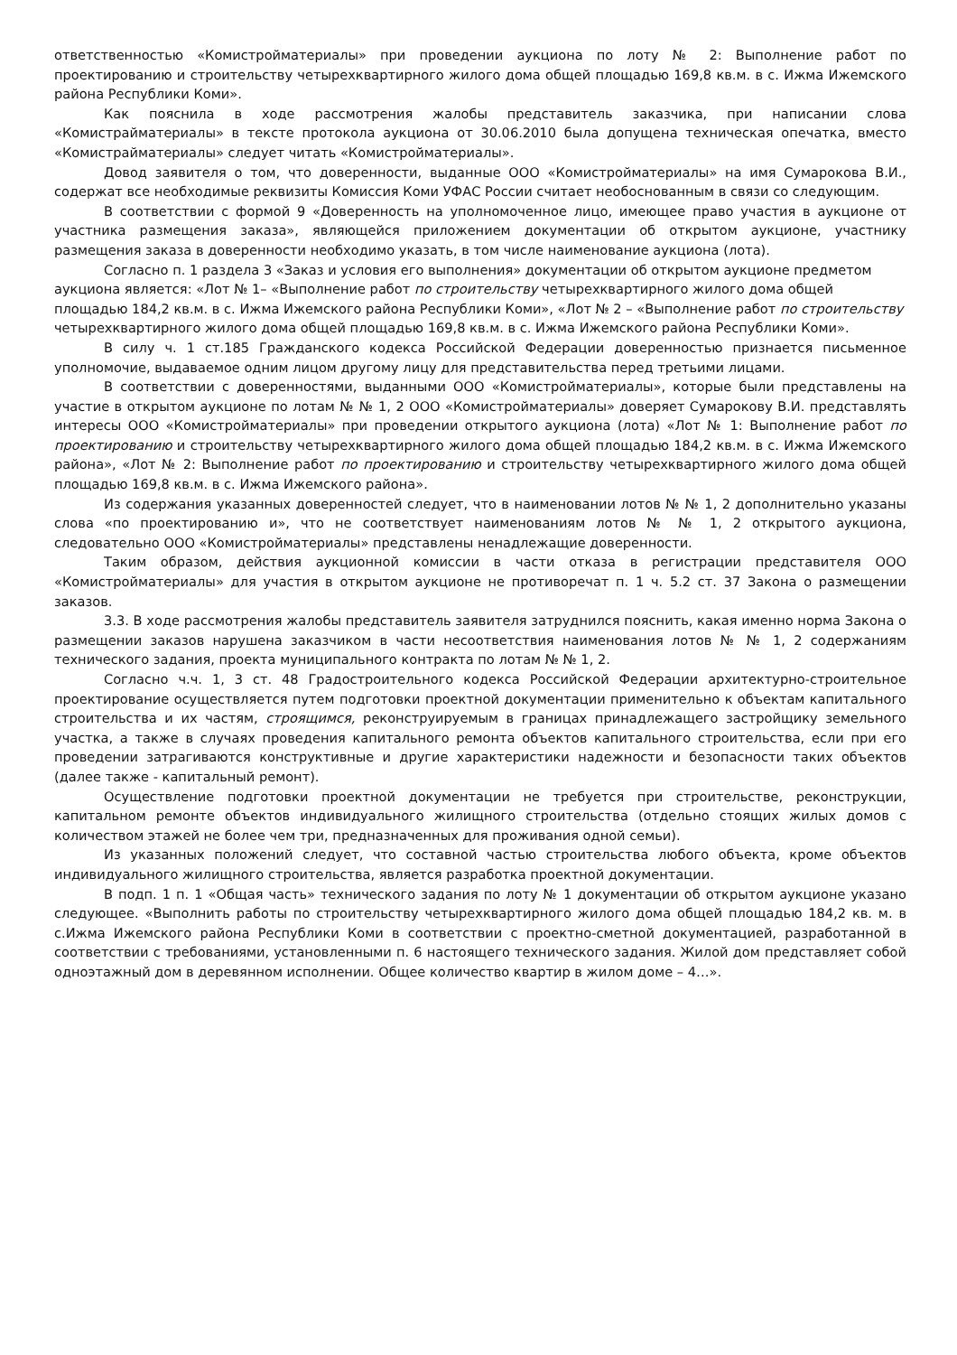ответственностью «Комистройматериалы» при проведении аукциона по лоту № 2: Выполнение работ по проектированию и строительству четырехквартирного жилого дома общей площадью 169,8 кв.м. в с. Ижма Ижемского района Республики Коми».
Как пояснила в ходе рассмотрения жалобы представитель заказчика, при написании слова «Комистрайматериалы» в тексте протокола аукциона от 30.06.2010 была допущена техническая опечатка, вместо «Комистрайматериалы» следует читать «Комистройматериалы».
Довод заявителя о том, что доверенности, выданные ООО «Комистройматериалы» на имя Сумарокова В.И., содержат все необходимые реквизиты Комиссия Коми УФАС России считает необоснованным в связи со следующим.
В соответствии с формой 9 «Доверенность на уполномоченное лицо, имеющее право участия в аукционе от участника размещения заказа», являющейся приложением документации об открытом аукционе, участнику размещения заказа в доверенности необходимо указать, в том числе наименование аукциона (лота).
Согласно п. 1 раздела 3 «Заказ и условия его выполнения» документации об открытом аукционе предметом аукциона является: «Лот № 1– «Выполнение работ по строительству четырехквартирного жилого дома общей площадью 184,2 кв.м. в с. Ижма Ижемского района Республики Коми», «Лот № 2 – «Выполнение работ по строительству четырехквартирного жилого дома общей площадью 169,8 кв.м. в с. Ижма Ижемского района Республики Коми».
В силу ч. 1 ст.185 Гражданского кодекса Российской Федерации доверенностью признается письменное уполномочие, выдаваемое одним лицом другому лицу для представительства перед третьими лицами.
В соответствии с доверенностями, выданными ООО «Комистройматериалы», которые были представлены на участие в открытом аукционе по лотам № № 1, 2 ООО «Комистройматериалы» доверяет Сумарокову В.И. представлять интересы ООО «Комистройматериалы» при проведении открытого аукциона (лота) «Лот № 1: Выполнение работ по проектированию и строительству четырехквартирного жилого дома общей площадью 184,2 кв.м. в с. Ижма Ижемского района», «Лот № 2: Выполнение работ по проектированию и строительству четырехквартирного жилого дома общей площадью 169,8 кв.м. в с. Ижма Ижемского района».
Из содержания указанных доверенностей следует, что в наименовании лотов № № 1, 2 дополнительно указаны слова «по проектированию и», что не соответствует наименованиям лотов № № 1, 2 открытого аукциона, следовательно ООО «Комистройматериалы» представлены ненадлежащие доверенности.
Таким образом, действия аукционной комиссии в части отказа в регистрации представителя ООО «Комистройматериалы» для участия в открытом аукционе не противоречат п. 1 ч. 5.2 ст. 37 Закона о размещении заказов.
3.3. В ходе рассмотрения жалобы представитель заявителя затруднился пояснить, какая именно норма Закона о размещении заказов нарушена заказчиком в части несоответствия наименования лотов № № 1, 2 содержаниям технического задания, проекта муниципального контракта по лотам № № 1, 2.
Согласно ч.ч. 1, 3 ст. 48 Градостроительного кодекса Российской Федерации архитектурно-строительное проектирование осуществляется путем подготовки проектной документации применительно к объектам капитального строительства и их частям, строящимся, реконструируемым в границах принадлежащего застройщику земельного участка, а также в случаях проведения капитального ремонта объектов капитального строительства, если при его проведении затрагиваются конструктивные и другие характеристики надежности и безопасности таких объектов (далее также - капитальный ремонт).
Осуществление подготовки проектной документации не требуется при строительстве, реконструкции, капитальном ремонте объектов индивидуального жилищного строительства (отдельно стоящих жилых домов с количеством этажей не более чем три, предназначенных для проживания одной семьи).
Из указанных положений следует, что составной частью строительства любого объекта, кроме объектов индивидуального жилищного строительства, является разработка проектной документации.
В подп. 1 п. 1 «Общая часть» технического задания по лоту № 1 документации об открытом аукционе указано следующее. «Выполнить работы по строительству четырехквартирного жилого дома общей площадью 184,2 кв. м. в с.Ижма Ижемского района Республики Коми в соответствии с проектно-сметной документацией, разработанной в соответствии с требованиями, установленными п. 6 настоящего технического задания. Жилой дом представляет собой одноэтажный дом в деревянном исполнении. Общее количество квартир в жилом доме – 4…».